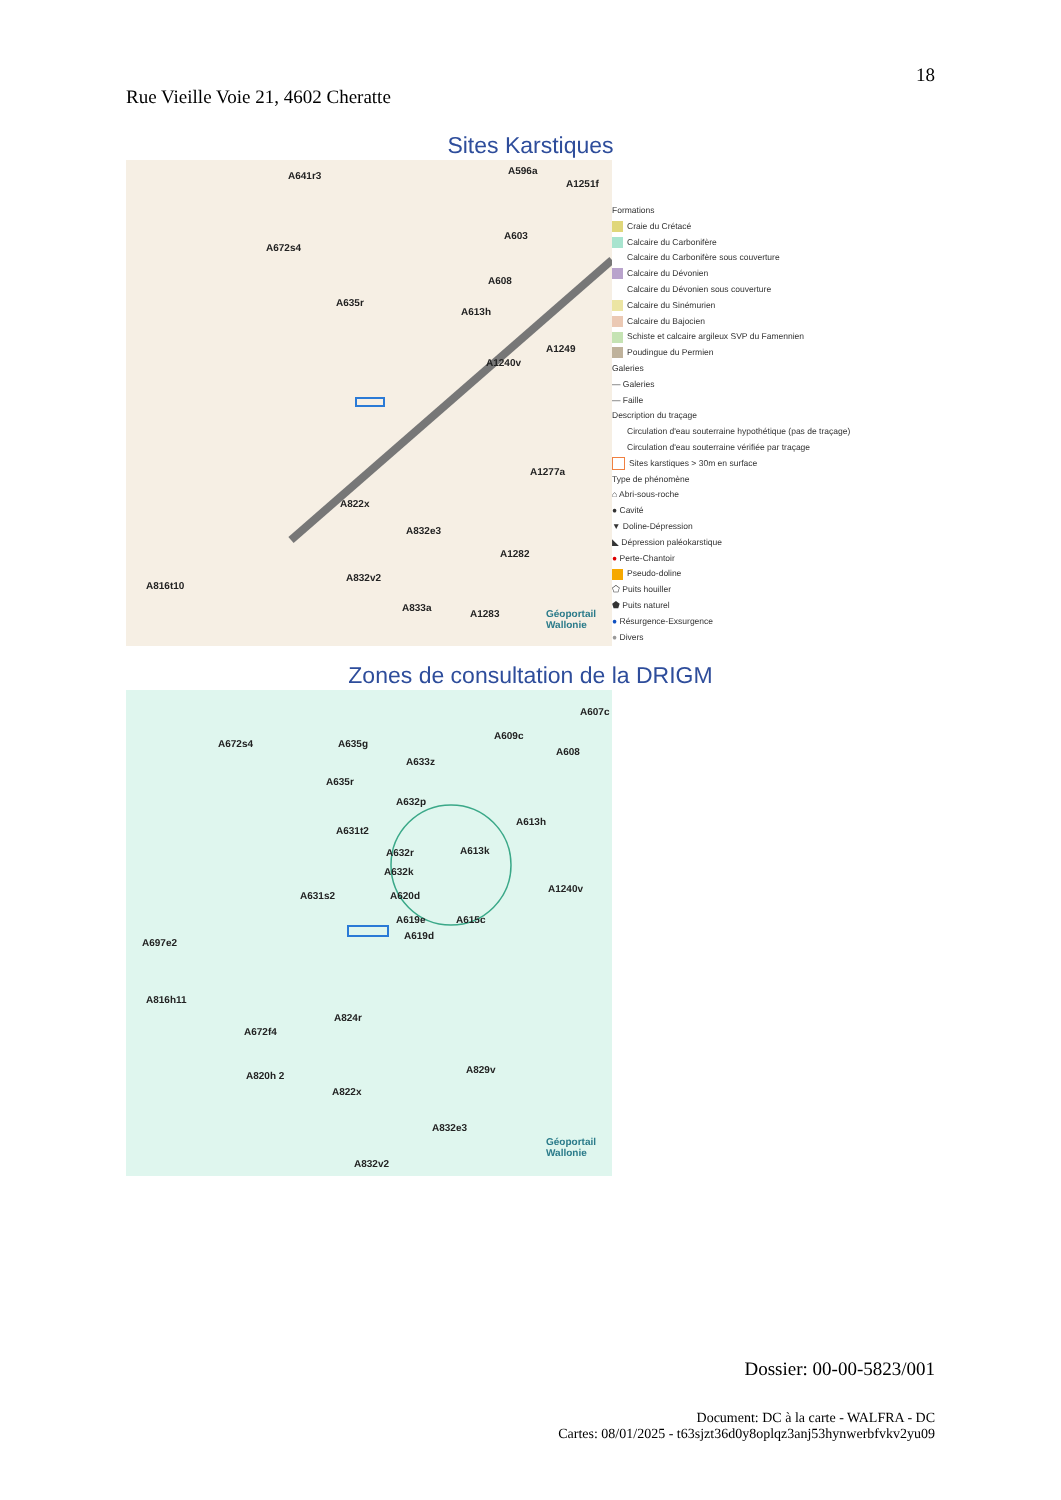18
Rue Vieille Voie 21, 4602 Cheratte
Sites Karstiques
A641r3 A596a
A1251f
A672s4
A603
A608
A635r
A613h
A1249
A1240v
A1277a
A822x
A832e3
A1282
A816t10
A832v2
A833a
A1283 Géoportail Wallonie
Formations
Craie du Crétacé
Calcaire du Carbonifère
Calcaire du Carbonifère sous couverture
Calcaire du Dévonien
Calcaire du Dévonien sous couverture
Calcaire du Sinémurien
Calcaire du Bajocien
Schiste et calcaire argileux SVP du Famennien
Poudingue du Permien
Galeries
— Galeries
— Faille
Description du traçage
Circulation d'eau souterraine hypothétique (pas de traçage)
Circulation d'eau souterraine vérifiée par traçage
Sites karstiques > 30m en surface
Type de phénomène
⌂ Abri-sous-roche
● Cavité
▼ Doline-Dépression
◣ Dépression paléokarstique
● Perte-Chantoir
Pseudo-doline
⬠ Puits houiller
⬟ Puits naturel
● Résurgence-Exsurgence
● Divers
Zones de consultation de la DRIGM
A607c
A672s4 A635g
A609c
A608
A633z
A635r
A632p
A613h
A631t2
A632r A613k
A632k
A631s2 A620d
A1240v
A619e A615c
A619d
A697e2
A816h11
A824r
A672f4
A829v
A820h 2
A822x
A832e3
A832v2
Géoportail Wallonie
Dossier: 00-00-5823/001
Document: DC à la carte - WALFRA - DC
Cartes: 08/01/2025 - t63sjzt36d0y8oplqz3anj53hynwerbfvkv2yu09